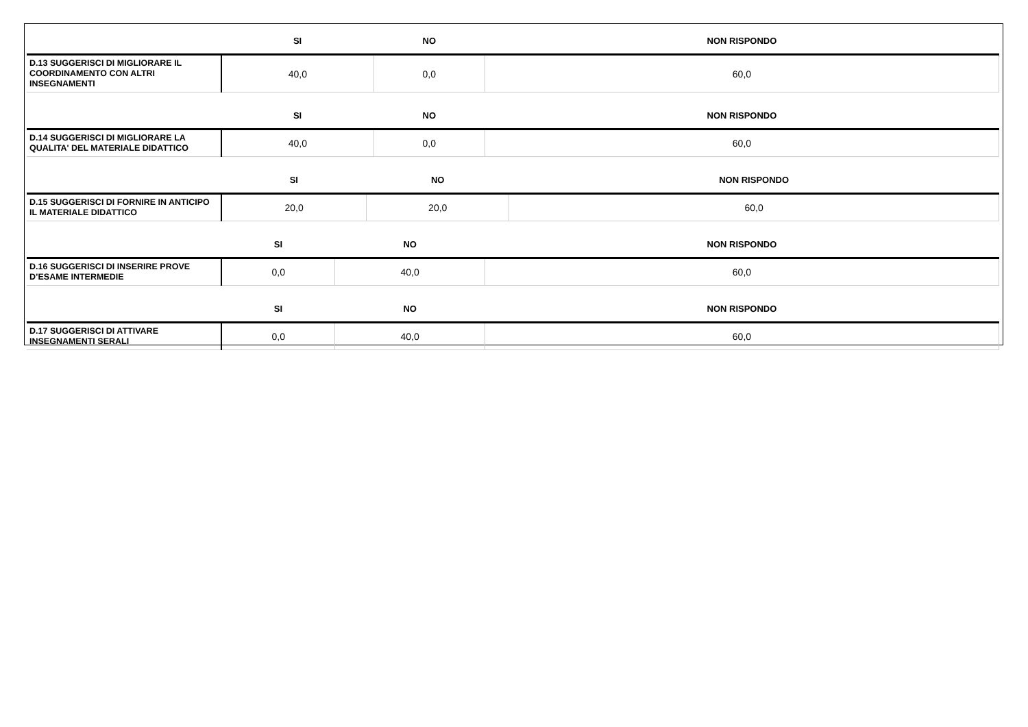| | SI | NO | NON RISPONDO |
| --- | --- | --- | --- |
| D.13 SUGGERISCI DI MIGLIORARE IL COORDINAMENTO CON ALTRI INSEGNAMENTI | 40,0 | 0,0 | 60,0 |
| | SI | NO | NON RISPONDO |
| --- | --- | --- | --- |
| D.14 SUGGERISCI DI MIGLIORARE LA QUALITA' DEL MATERIALE DIDATTICO | 40,0 | 0,0 | 60,0 |
| | SI | NO | NON RISPONDO |
| --- | --- | --- | --- |
| D.15 SUGGERISCI DI FORNIRE IN ANTICIPO IL MATERIALE DIDATTICO | 20,0 | 20,0 | 60,0 |
| | SI | NO | NON RISPONDO |
| --- | --- | --- | --- |
| D.16 SUGGERISCI DI INSERIRE PROVE D’ESAME INTERMEDIE | 0,0 | 40,0 | 60,0 |
| | SI | NO | NON RISPONDO |
| --- | --- | --- | --- |
| D.17 SUGGERISCI DI ATTIVARE INSEGNAMENTI SERALI | 0,0 | 40,0 | 60,0 |